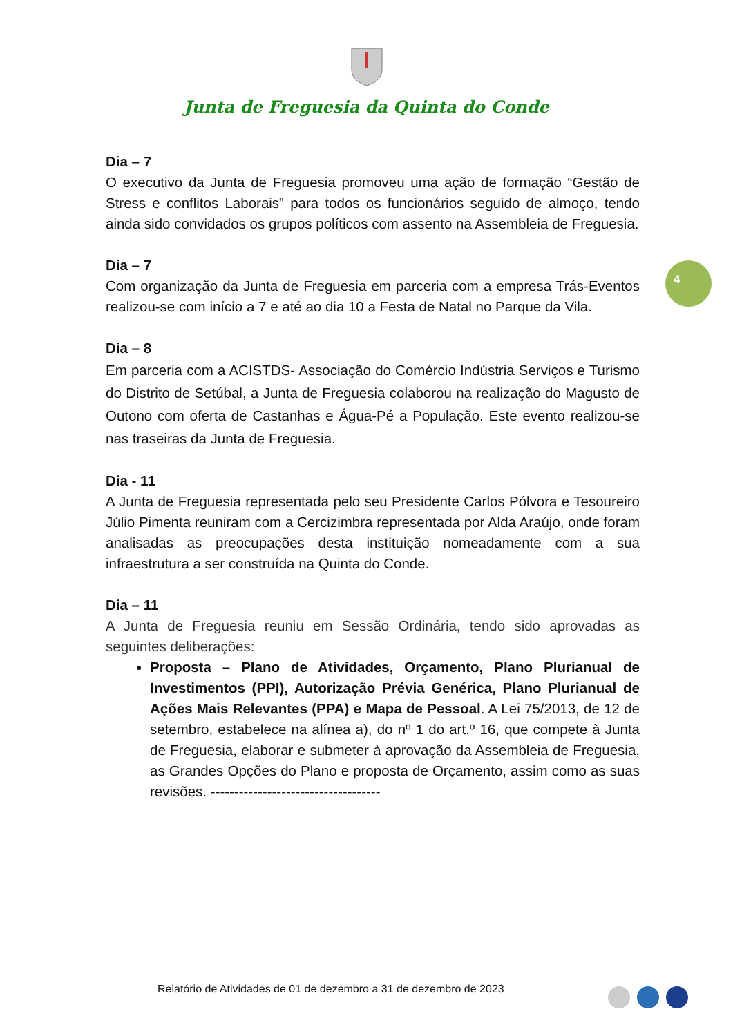Junta de Freguesia da Quinta do Conde
4
Dia – 7
O executivo da Junta de Freguesia promoveu uma ação de formação “Gestão de Stress e conflitos Laborais” para todos os funcionários seguido de almoço, tendo ainda sido convidados os grupos políticos com assento na Assembleia de Freguesia.
Dia – 7
Com organização da Junta de Freguesia em parceria com a empresa Trás-Eventos realizou-se com início a 7 e até ao dia 10 a Festa de Natal no Parque da Vila.
Dia – 8
Em parceria com a ACISTDS- Associação do Comércio Indústria Serviços e Turismo do Distrito de Setúbal, a Junta de Freguesia colaborou na realização do Magusto de Outono com oferta de Castanhas e Água-Pé a População. Este evento realizou-se nas traseiras da Junta de Freguesia.
Dia - 11
A Junta de Freguesia representada pelo seu Presidente Carlos Pólvora e Tesoureiro Júlio Pimenta reuniram com a Cercizimbra representada por Alda Araújo, onde foram analisadas as preocupações desta instituição nomeadamente com a sua infraestrutura a ser construída na Quinta do Conde.
Dia – 11
A Junta de Freguesia reuniu em Sessão Ordinária, tendo sido aprovadas as seguintes deliberações:
Proposta – Plano de Atividades, Orçamento, Plano Plurianual de Investimentos (PPI), Autorização Prévia Genérica, Plano Plurianual de Ações Mais Relevantes (PPA) e Mapa de Pessoal. A Lei 75/2013, de 12 de setembro, estabelece na alínea a), do nº 1 do art.º 16, que compete à Junta de Freguesia, elaborar e submeter à aprovação da Assembleia de Freguesia, as Grandes Opções do Plano e proposta de Orçamento, assim como as suas revisões. ------------------------------------
Relatório de Atividades de 01 de dezembro a 31 de dezembro de 2023